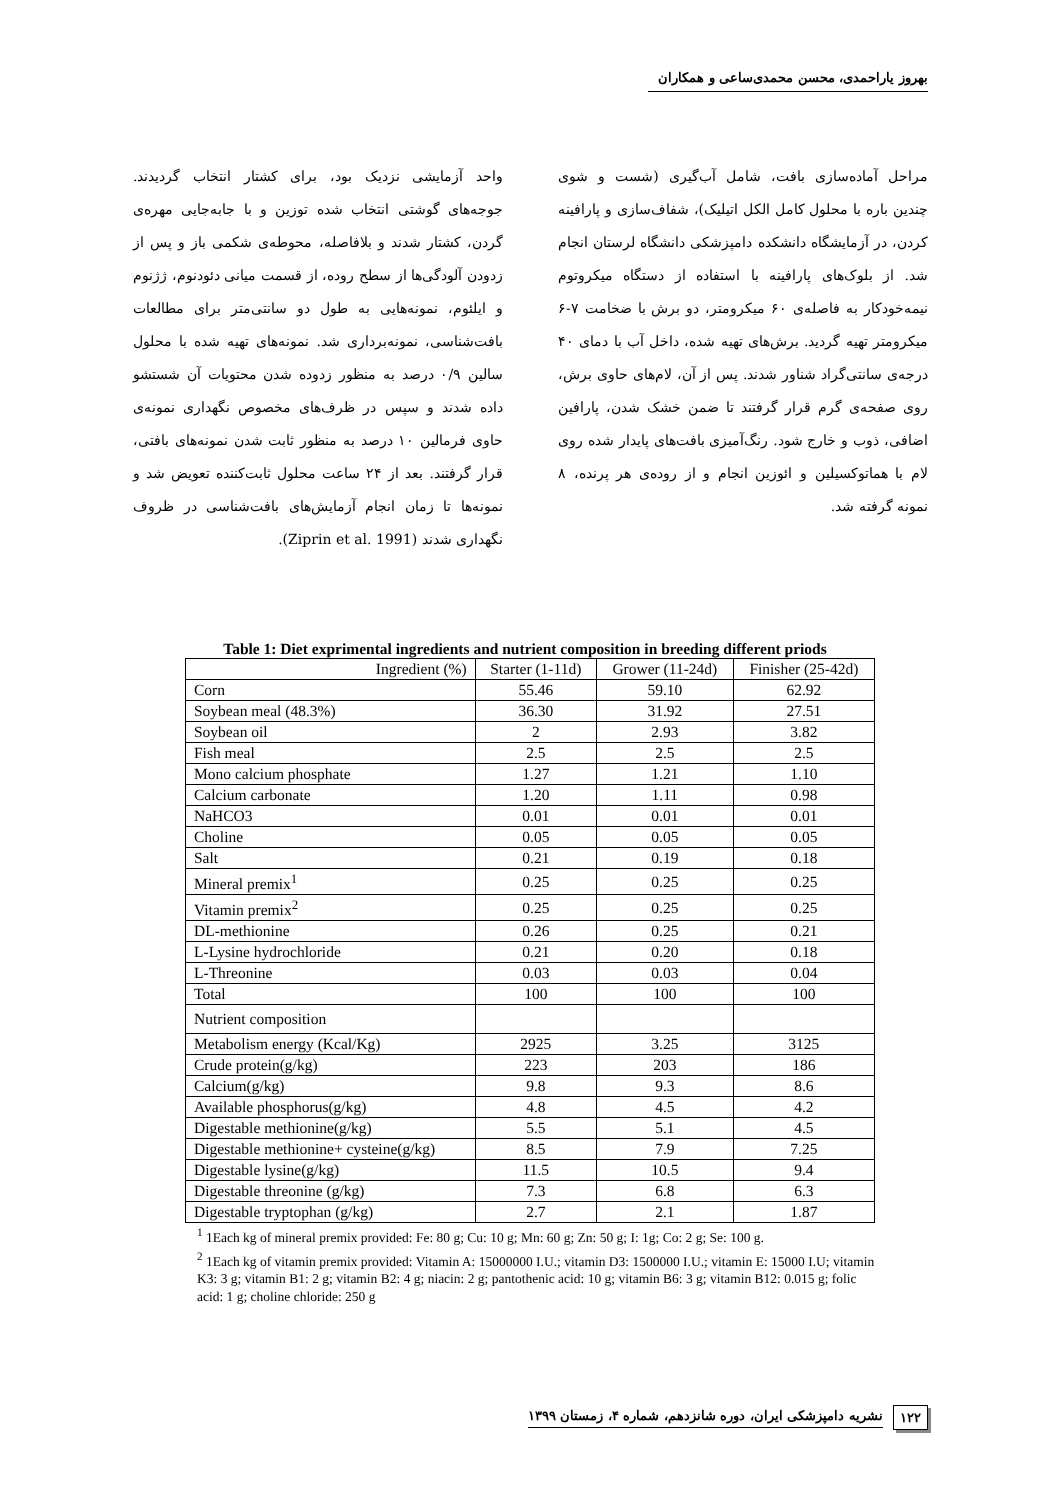بهروز یاراحمدی، محسن محمدی‌ساعی و همکاران
واحد آزمایشی نزدیک بود، برای کشتار انتخاب گردیدند. جوجه‌های گوشتی انتخاب شده توزین و با جابه‌جایی مهره‌ی گردن، کشتار شدند و بلافاصله، محوطه‌ی شکمی باز و پس از زدودن آلودگی‌ها از سطح روده، از قسمت میانی دئودنوم، ژژنوم و ایلئوم، نمونه‌هایی به طول دو سانتی‌متر برای مطالعات بافت‌شناسی، نمونه‌برداری شد. نمونه‌های تهیه شده با محلول سالین ۰/۹ درصد به منظور زدوده شدن محتویات آن شستشو داده شدند و سپس در ظرف‌های مخصوص نگهداری نمونه‌ی حاوی فرمالین ۱۰ درصد به منظور ثابت شدن نمونه‌های بافتی، قرار گرفتند. بعد از ۲۴ ساعت محلول ثابت‌کننده تعویض شد و نمونه‌ها تا زمان انجام آزمایش‌های بافت‌شناسی در ظروف نگهداری شدند (Ziprin et al. 1991).
مراحل آماده‌سازی بافت، شامل آب‌گیری (شست و شوی چندین باره با محلول کامل الکل اتیلیک)، شفاف‌سازی و پارافینه کردن، در آزمایشگاه دانشکده دامپزشکی دانشگاه لرستان انجام شد. از بلوک‌های پارافینه با استفاده از دستگاه میکروتوم نیمه‌خودکار به فاصله‌ی ۶۰ میکرومتر، دو برش با ضخامت ۷-۶ میکرومتر تهیه گردید. برش‌های تهیه شده، داخل آب با دمای ۴۰ درجه‌ی سانتی‌گراد شناور شدند. پس از آن، لام‌های حاوی برش، روی صفحه‌ی گرم قرار گرفتند تا ضمن خشک شدن، پارافین اضافی، ذوب و خارج شود. رنگ‌آمیزی بافت‌های پایدار شده روی لام با هماتوکسیلین و ائوزین انجام و از روده‌ی هر پرنده، ۸ نمونه گرفته شد.
Table 1: Diet exprimental ingredients and nutrient composition in breeding different priods
| Ingredient (%) | Starter (1-11d) | Grower (11-24d) | Finisher (25-42d) |
| --- | --- | --- | --- |
| Corn | 55.46 | 59.10 | 62.92 |
| Soybean meal (48.3%) | 36.30 | 31.92 | 27.51 |
| Soybean oil | 2 | 2.93 | 3.82 |
| Fish meal | 2.5 | 2.5 | 2.5 |
| Mono calcium phosphate | 1.27 | 1.21 | 1.10 |
| Calcium carbonate | 1.20 | 1.11 | 0.98 |
| NaHCO3 | 0.01 | 0.01 | 0.01 |
| Choline | 0.05 | 0.05 | 0.05 |
| Salt | 0.21 | 0.19 | 0.18 |
| Mineral premix<sup>1</sup> | 0.25 | 0.25 | 0.25 |
| Vitamin premix<sup>2</sup> | 0.25 | 0.25 | 0.25 |
| DL-methionine | 0.26 | 0.25 | 0.21 |
| L-Lysine hydrochloride | 0.21 | 0.20 | 0.18 |
| L-Threonine | 0.03 | 0.03 | 0.04 |
| Total | 100 | 100 | 100 |
| Nutrient composition | | | |
| Metabolism energy (Kcal/Kg) | 2925 | 3.25 | 3125 |
| Crude protein(g/kg) | 223 | 203 | 186 |
| Calcium(g/kg) | 9.8 | 9.3 | 8.6 |
| Available phosphorus(g/kg) | 4.8 | 4.5 | 4.2 |
| Digestable methionine(g/kg) | 5.5 | 5.1 | 4.5 |
| Digestable methionine+ cysteine(g/kg) | 8.5 | 7.9 | 7.25 |
| Digestable lysine(g/kg) | 11.5 | 10.5 | 9.4 |
| Digestable threonine (g/kg) | 7.3 | 6.8 | 6.3 |
| Digestable tryptophan (g/kg) | 2.7 | 2.1 | 1.87 |
<sup>1</sup> 1Each kg of mineral premix provided: Fe: 80 g; Cu: 10 g; Mn: 60 g; Zn: 50 g; I: 1g; Co: 2 g; Se: 100 g.
<sup>2</sup> 1Each kg of vitamin premix provided: Vitamin A: 15000000 I.U.; vitamin D3: 1500000 I.U.; vitamin E: 15000 I.U; vitamin K3: 3 g; vitamin B1: 2 g; vitamin B2: 4 g; niacin: 2 g; pantothenic acid: 10 g; vitamin B6: 3 g; vitamin B12: 0.015 g; folic acid: 1 g; choline chloride: 250 g
۱۲۲ نشریه دامپزشکی ایران، دوره شانزدهم، شماره ۴، زمستان ۱۳۹۹